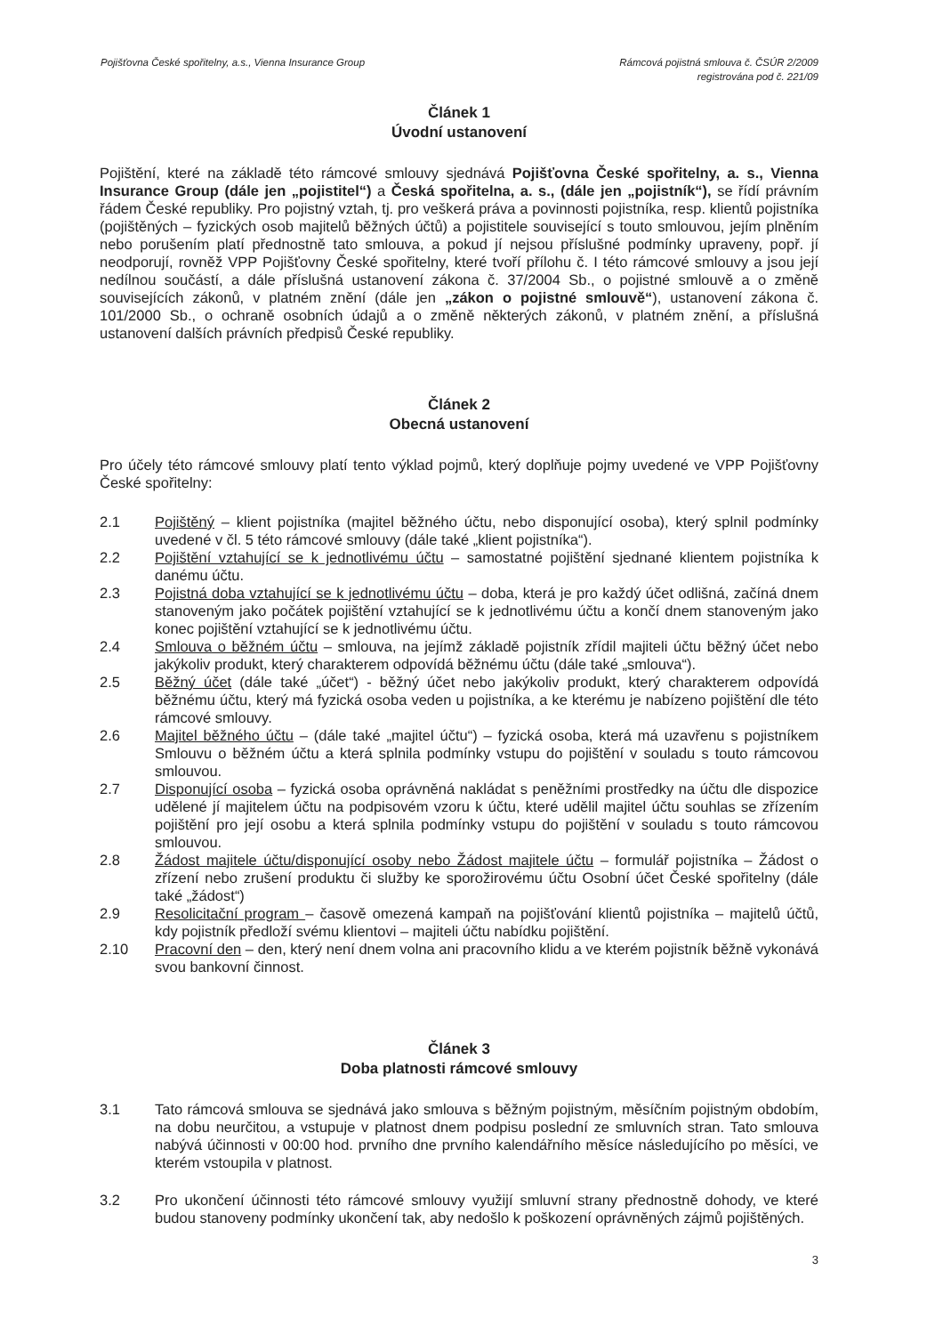Pojišťovna České spořitelny, a.s., Vienna Insurance Group
Rámcová pojistná smlouva č. ČSÚR 2/2009
registrována pod č. 221/09
Článek 1
Úvodní ustanovení
Pojištění, které na základě této rámcové smlouvy sjednává Pojišťovna České spořitelny, a. s., Vienna Insurance Group (dále jen „pojistitel“) a Česká spořitelna, a. s., (dále jen „pojistník“), se řídí právním řádem České republiky. Pro pojistný vztah, tj. pro veškerá práva a povinnosti pojistníka, resp. klientů pojistníka (pojištěných – fyzických osob majitelů běžných účtů) a pojistitele související s touto smlouvou, jejím plněním nebo porušením platí přednostně tato smlouva, a pokud jí nejsou příslušné podmínky upraveny, popř. jí neodporují, rovněž VPP Pojišťovny České spořitelny, které tvoří přílohu č. I této rámcové smlouvy a jsou její nedílnou součástí, a dále příslušná ustanovení zákona č. 37/2004 Sb., o pojistné smlouvě a o změně souvisejících zákonů, v platném znění (dále jen „zákon o pojistné smlouvě“), ustanovení zákona č. 101/2000 Sb., o ochraně osobních údajů a o změně některých zákonů, v platném znění, a příslušná ustanovení dalších právních předpisů České republiky.
Článek 2
Obecná ustanovení
Pro účely této rámcové smlouvy platí tento výklad pojmů, který doplňuje pojmy uvedené ve VPP Pojišťovny České spořitelny:
2.1 Pojištěný – klient pojistníka (majitel běžného účtu, nebo disponující osoba), který splnil podmínky uvedené v čl. 5 této rámcové smlouvy (dále také „klient pojistníka“).
2.2 Pojištění vztahující se k jednotlivému účtu – samostatné pojištění sjednané klientem pojistníka k danému účtu.
2.3 Pojistná doba vztahující se k jednotlivému účtu – doba, která je pro každý účet odlišná, začíná dnem stanoveným jako počátek pojištění vztahující se k jednotlivému účtu a končí dnem stanoveným jako konec pojištění vztahující se k jednotlivému účtu.
2.4 Smlouva o běžném účtu – smlouva, na jejímž základě pojistník zřídil majiteli účtu běžný účet nebo jakýkoliv produkt, který charakterem odpovídá běžnému účtu (dále také „smlouva“).
2.5 Běžný účet (dále také „účet“) - běžný účet nebo jakýkoliv produkt, který charakterem odpovídá běžnému účtu, který má fyzická osoba veden u pojistníka, a ke kterému je nabízeno pojištění dle této rámcové smlouvy.
2.6 Majitel běžného účtu – (dále také „majitel účtu“) – fyzická osoba, která má uzavřenu s pojistníkem Smlouvu o běžném účtu a která splnila podmínky vstupu do pojištění v souladu s touto rámcovou smlouvou.
2.7 Disponující osoba – fyzická osoba oprávněná nakládat s peněžními prostředky na účtu dle dispozice udělené jí majitelem účtu na podpisovém vzoru k účtu, které udělil majitel účtu souhlas se zřízením pojištění pro její osobu a která splnila podmínky vstupu do pojištění v souladu s touto rámcovou smlouvou.
2.8 Žádost majitele účtu/disponující osoby nebo Žádost majitele účtu – formulář pojistníka – Žádost o zřízení nebo zrušení produktu či služby ke sporožirovému účtu Osobní účet České spořitelny (dále také „žádost“)
2.9 Resolicitační program – časově omezená kampaň na pojišťování klientů pojistníka – majitelů účtů, kdy pojistník předloží svému klientovi – majiteli účtu nabídku pojištění.
2.10 Pracovní den – den, který není dnem volna ani pracovního klidu a ve kterém pojistník běžně vykonává svou bankovní činnost.
Článek 3
Doba platnosti rámcové smlouvy
3.1 Tato rámcová smlouva se sjednává jako smlouva s běžným pojistným, měsíčním pojistným obdobím, na dobu neurčitou, a vstupuje v platnost dnem podpisu poslední ze smluvních stran. Tato smlouva nabývá účinnosti v 00:00 hod. prvního dne prvního kalendářního měsíce následujícího po měsíci, ve kterém vstoupila v platnost.
3.2 Pro ukončení účinnosti této rámcové smlouvy využijí smluvní strany přednostně dohody, ve které budou stanoveny podmínky ukončení tak, aby nedošlo k poškození oprávněných zájmů pojištěných.
3